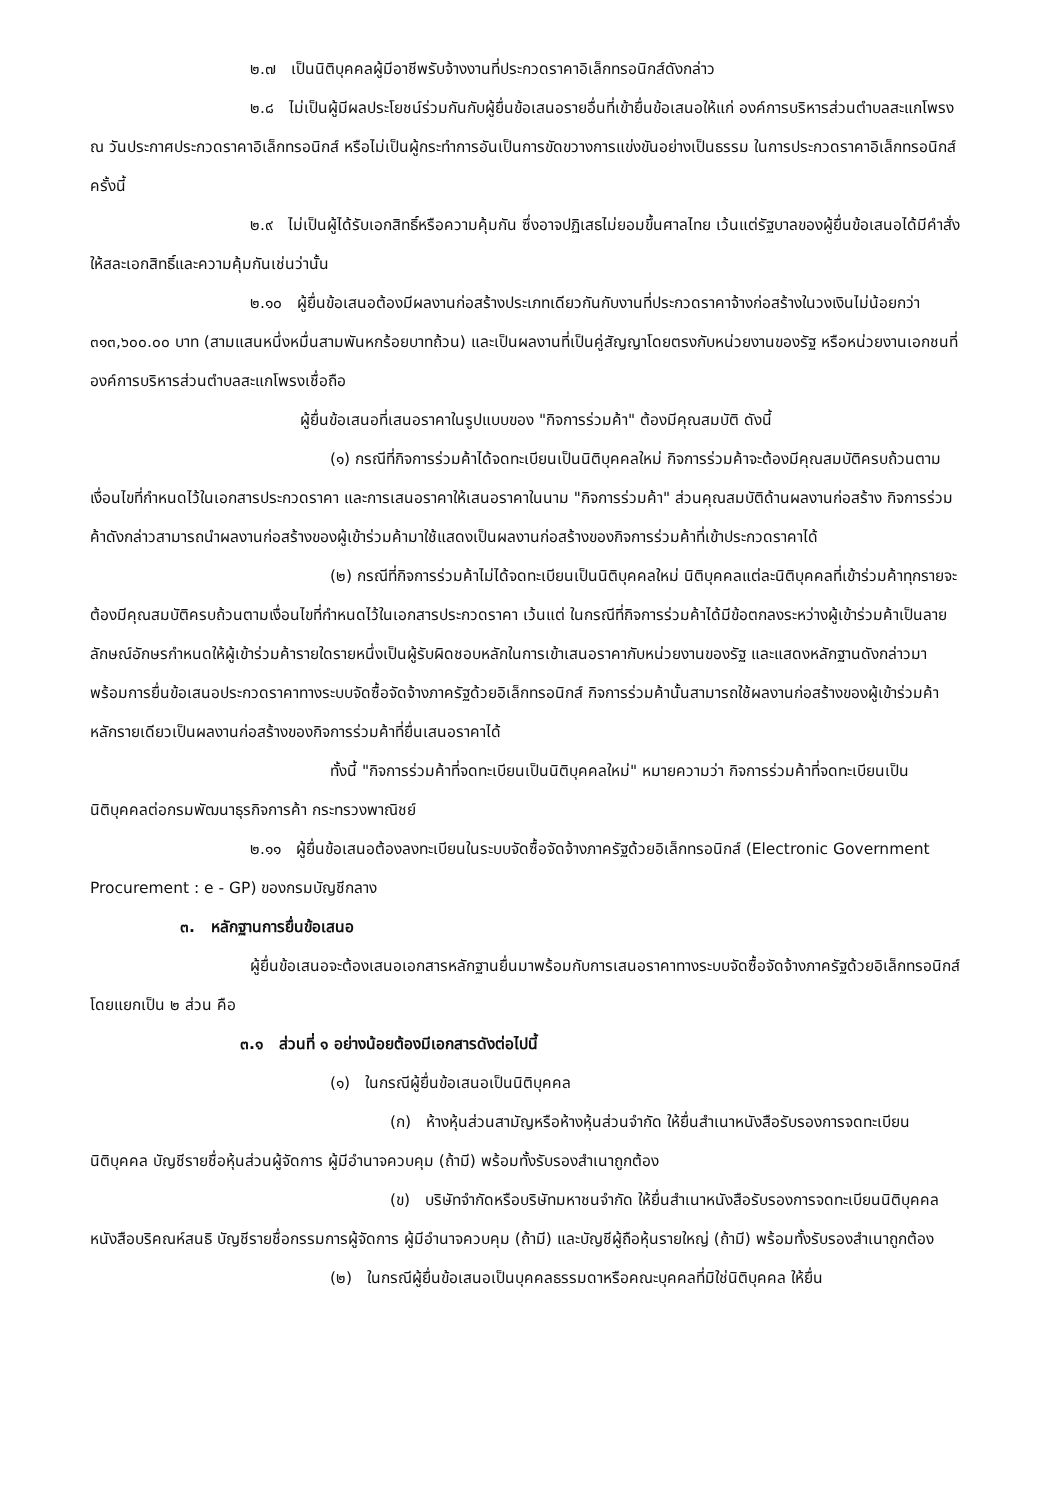๒.๗ เป็นนิติบุคคลผู้มีอาชีพรับจ้างงานที่ประกวดราคาอิเล็กทรอนิกส์ดังกล่าว
๒.๘ ไม่เป็นผู้มีผลประโยชน์ร่วมกันกับผู้ยื่นข้อเสนอรายอื่นที่เข้ายื่นข้อเสนอให้แก่ องค์การบริหารส่วนตำบลสะแกโพรง ณ วันประกาศประกวดราคาอิเล็กทรอนิกส์ หรือไม่เป็นผู้กระทำการอันเป็นการขัดขวางการแข่งขันอย่างเป็นธรรม ในการประกวดราคาอิเล็กทรอนิกส์ครั้งนี้
๒.๙ ไม่เป็นผู้ได้รับเอกสิทธิ์หรือความคุ้มกัน ซึ่งอาจปฏิเสธไม่ยอมขึ้นศาลไทย เว้นแต่รัฐบาลของผู้ยื่นข้อเสนอได้มีคำสั่งให้สละเอกสิทธิ์และความคุ้มกันเช่นว่านั้น
๒.๑๐ ผู้ยื่นข้อเสนอต้องมีผลงานก่อสร้างประเภทเดียวกันกับงานที่ประกวดราคาจ้างก่อสร้างในวงเงินไม่น้อยกว่า ๓๑๓,๖๐๐.๐๐ บาท (สามแสนหนึ่งหมื่นสามพันหกร้อยบาทถ้วน) และเป็นผลงานที่เป็นคู่สัญญาโดยตรงกับหน่วยงานของรัฐ หรือหน่วยงานเอกชนที่องค์การบริหารส่วนตำบลสะแกโพรงเชื่อถือ
ผู้ยื่นข้อเสนอที่เสนอราคาในรูปแบบของ "กิจการร่วมค้า" ต้องมีคุณสมบัติ ดังนี้
(๑) กรณีที่กิจการร่วมค้าได้จดทะเบียนเป็นนิติบุคคลใหม่ กิจการร่วมค้าจะต้องมีคุณสมบัติครบถ้วนตามเงื่อนไขที่กำหนดไว้ในเอกสารประกวดราคา และการเสนอราคาให้เสนอราคาในนาม "กิจการร่วมค้า" ส่วนคุณสมบัติด้านผลงานก่อสร้าง กิจการร่วมค้าดังกล่าวสามารถนำผลงานก่อสร้างของผู้เข้าร่วมค้ามาใช้แสดงเป็นผลงานก่อสร้างของกิจการร่วมค้าที่เข้าประกวดราคาได้
(๒) กรณีที่กิจการร่วมค้าไม่ได้จดทะเบียนเป็นนิติบุคคลใหม่ นิติบุคคลแต่ละนิติบุคคลที่เข้าร่วมค้าทุกรายจะต้องมีคุณสมบัติครบถ้วนตามเงื่อนไขที่กำหนดไว้ในเอกสารประกวดราคา เว้นแต่ ในกรณีที่กิจการร่วมค้าได้มีข้อตกลงระหว่างผู้เข้าร่วมค้าเป็นลายลักษณ์อักษรกำหนดให้ผู้เข้าร่วมค้ารายใดรายหนึ่งเป็นผู้รับผิดชอบหลักในการเข้าเสนอราคากับหน่วยงานของรัฐ และแสดงหลักฐานดังกล่าวมาพร้อมการยื่นข้อเสนอประกวดราคาทางระบบจัดซื้อจัดจ้างภาครัฐด้วยอิเล็กทรอนิกส์ กิจการร่วมค้านั้นสามารถใช้ผลงานก่อสร้างของผู้เข้าร่วมค้าหลักรายเดียวเป็นผลงานก่อสร้างของกิจการร่วมค้าที่ยื่นเสนอราคาได้
ทั้งนี้ "กิจการร่วมค้าที่จดทะเบียนเป็นนิติบุคคลใหม่" หมายความว่า กิจการร่วมค้าที่จดทะเบียนเป็นนิติบุคคลต่อกรมพัฒนาธุรกิจการค้า กระทรวงพาณิชย์
๒.๑๑ ผู้ยื่นข้อเสนอต้องลงทะเบียนในระบบจัดซื้อจัดจ้างภาครัฐด้วยอิเล็กทรอนิกส์ (Electronic Government Procurement : e - GP) ของกรมบัญชีกลาง
๓. หลักฐานการยื่นข้อเสนอ
ผู้ยื่นข้อเสนอจะต้องเสนอเอกสารหลักฐานยื่นมาพร้อมกับการเสนอราคาทางระบบจัดซื้อจัดจ้างภาครัฐด้วยอิเล็กทรอนิกส์ โดยแยกเป็น ๒ ส่วน คือ
๓.๑ ส่วนที่ ๑ อย่างน้อยต้องมีเอกสารดังต่อไปนี้
(๑) ในกรณีผู้ยื่นข้อเสนอเป็นนิติบุคคล
(ก) ห้างหุ้นส่วนสามัญหรือห้างหุ้นส่วนจำกัด ให้ยื่นสำเนาหนังสือรับรองการจดทะเบียนนิติบุคคล บัญชีรายชื่อหุ้นส่วนผู้จัดการ ผู้มีอำนาจควบคุม (ถ้ามี) พร้อมทั้งรับรองสำเนาถูกต้อง
(ข) บริษัทจำกัดหรือบริษัทมหาชนจำกัด ให้ยื่นสำเนาหนังสือรับรองการจดทะเบียนนิติบุคคล หนังสือบริคณห์สนธิ บัญชีรายชื่อกรรมการผู้จัดการ ผู้มีอำนาจควบคุม (ถ้ามี) และบัญชีผู้ถือหุ้นรายใหญ่ (ถ้ามี) พร้อมทั้งรับรองสำเนาถูกต้อง
(๒) ในกรณีผู้ยื่นข้อเสนอเป็นบุคคลธรรมดาหรือคณะบุคคลที่มิใช่นิติบุคคล ให้ยื่น